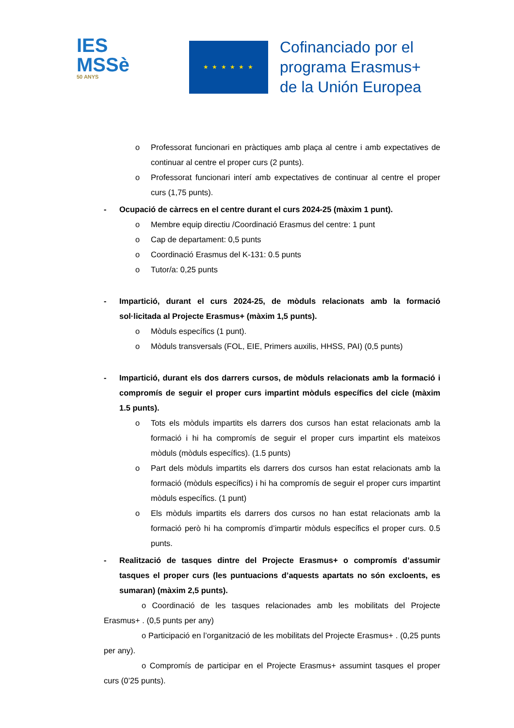IES
MSSè
50 ANYS
★ ★ ★ ★ ★ ★
Cofinanciado por el
programa Erasmus+
de la Unión Europea
o Professorat funcionari en pràctiques amb plaça al centre i amb expectatives de continuar al centre el proper curs (2 punts).
o Professorat funcionari interí amb expectatives de continuar al centre el proper curs (1,75 punts).
- Ocupació de càrrecs en el centre durant el curs 2024-25 (màxim 1 punt).
o Membre equip directiu /Coordinació Erasmus del centre: 1 punt
o Cap de departament: 0,5 punts
o Coordinació Erasmus del K-131: 0.5 punts
o Tutor/a: 0,25 punts
- Impartició, durant el curs 2024-25, de mòduls relacionats amb la formació sol·licitada al Projecte Erasmus+ (màxim 1,5 punts).
o Mòduls específics (1 punt).
o Mòduls transversals (FOL, EIE, Primers auxilis, HHSS, PAI) (0,5 punts)
- Impartició, durant els dos darrers cursos, de mòduls relacionats amb la formació i compromís de seguir el proper curs impartint mòduls específics del cicle (màxim 1.5 punts).
o Tots els mòduls impartits els darrers dos cursos han estat relacionats amb la formació i hi ha compromís de seguir el proper curs impartint els mateixos mòduls (mòduls específics). (1.5 punts)
o Part dels mòduls impartits els darrers dos cursos han estat relacionats amb la formació (mòduls específics) i hi ha compromís de seguir el proper curs impartint mòduls específics. (1 punt)
o Els mòduls impartits els darrers dos cursos no han estat relacionats amb la formació però hi ha compromís d’impartir mòduls específics el proper curs. 0.5 punts.
- Realització de tasques dintre del Projecte Erasmus+ o compromís d’assumir tasques el proper curs (les puntuacions d’aquests apartats no són excloents, es sumaran) (màxim 2,5 punts).
o Coordinació de les tasques relacionades amb les mobilitats del Projecte Erasmus+ . (0,5 punts per any)
o Participació en l’organització de les mobilitats del Projecte Erasmus+ . (0,25 punts per any).
o Compromís de participar en el Projecte Erasmus+ assumint tasques el proper curs (0’25 punts).